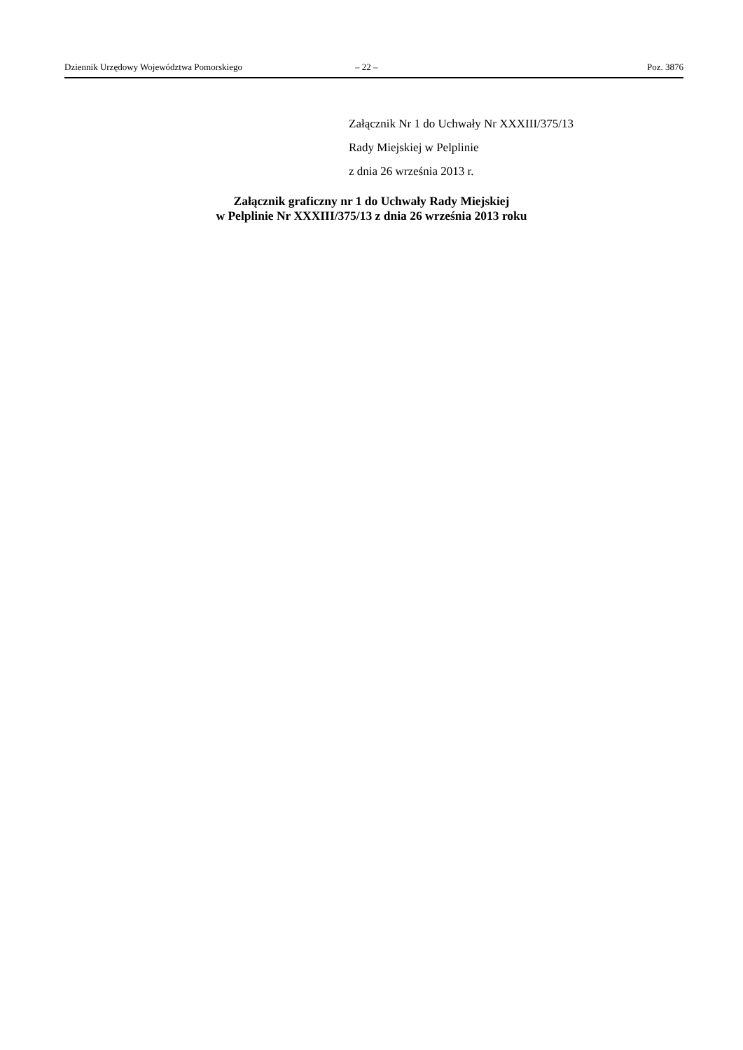Dziennik Urzędowy Województwa Pomorskiego – 22 – Poz. 3876
Załącznik Nr 1 do Uchwały Nr XXXIII/375/13
Rady Miejskiej w Pelplinie
z dnia 26 września 2013 r.
Załącznik graficzny nr 1 do Uchwały Rady Miejskiej
w Pelplinie Nr XXXIII/375/13 z dnia 26 września 2013 roku